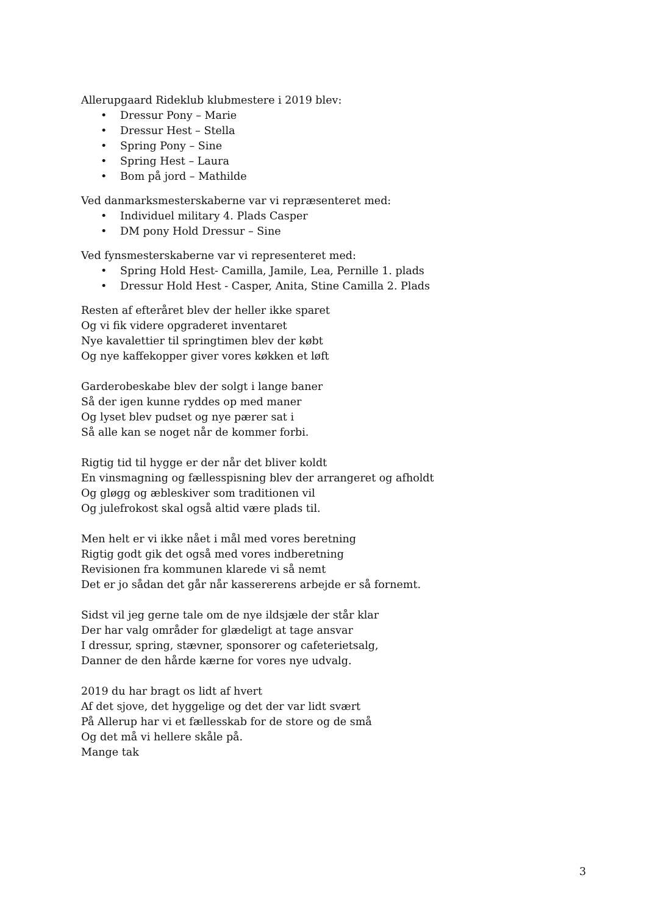Allerupgaard Rideklub klubmestere i 2019 blev:
• Dressur Pony – Marie
• Dressur Hest – Stella
• Spring Pony – Sine
• Spring Hest – Laura
• Bom på jord – Mathilde
Ved danmarksmesterskaberne var vi repræsenteret med:
• Individuel military 4. Plads Casper
• DM pony Hold Dressur – Sine
Ved fynsmesterskaberne var vi representeret med:
• Spring Hold Hest- Camilla, Jamile, Lea, Pernille 1. plads
• Dressur Hold Hest - Casper, Anita, Stine Camilla 2. Plads
Resten af efteråret blev der heller ikke sparet
Og vi fik videre opgraderet inventaret
Nye kavalettier til springtimen blev der købt
Og nye kaffekopper giver vores køkken et løft
Garderobeskabe blev der solgt i lange baner
Så der igen kunne ryddes op med maner
Og lyset blev pudset og nye pærer sat i
Så alle kan se noget når de kommer forbi.
Rigtig tid til hygge er der når det bliver koldt
En vinsmagning og fællesspisning blev der arrangeret og afholdt
Og gløgg og æbleskiver som traditionen vil
Og julefrokost skal også altid være plads til.
Men helt er vi ikke nået i mål med vores beretning
Rigtig godt gik det også med vores indberetning
Revisionen fra kommunen klarede vi så nemt
Det er jo sådan det går når kassererens arbejde er så fornemt.
Sidst vil jeg gerne tale om de nye ildsjæle der står klar
Der har valg områder for glædeligt at tage ansvar
I dressur, spring, stævner, sponsorer og cafeterietsalg,
Danner de den hårde kærne for vores nye udvalg.
2019 du har bragt os lidt af hvert
Af det sjove, det hyggelige og det der var lidt svært
På Allerup har vi et fællesskab for de store og de små
Og det må vi hellere skåle på.
Mange tak
3